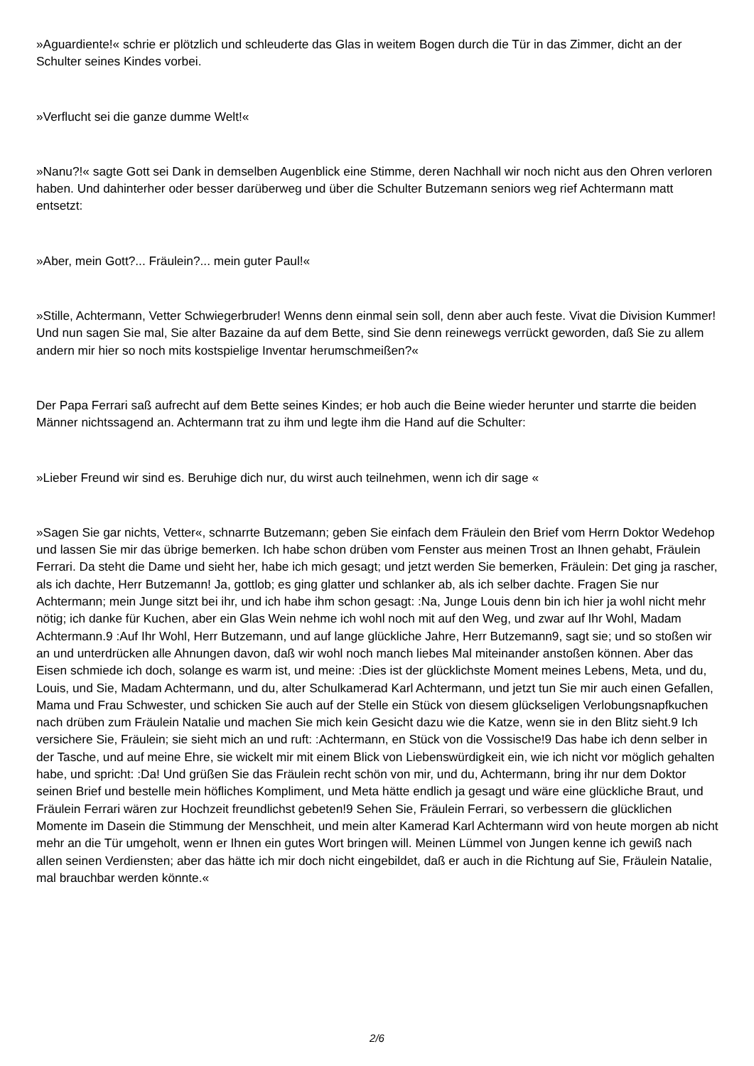»Aguardiente!« schrie er plötzlich und schleuderte das Glas in weitem Bogen durch die Tür in das Zimmer, dicht an der Schulter seines Kindes vorbei.
»Verflucht sei die ganze dumme Welt!«
»Nanu?!« sagte Gott sei Dank in demselben Augenblick eine Stimme, deren Nachhall wir noch nicht aus den Ohren verloren haben. Und dahinterher oder besser darüberweg und über die Schulter Butzemann seniors weg rief Achtermann matt entsetzt:
»Aber, mein Gott?... Fräulein?... mein guter Paul!«
»Stille, Achtermann, Vetter Schwiegerbruder! Wenns denn einmal sein soll, denn aber auch feste. Vivat die Division Kummer! Und nun sagen Sie mal, Sie alter Bazaine da auf dem Bette, sind Sie denn reinewegs verrückt geworden, daß Sie zu allem andern mir hier so noch mits kostspielige Inventar herumschmeißen?«
Der Papa Ferrari saß aufrecht auf dem Bette seines Kindes; er hob auch die Beine wieder herunter und starrte die beiden Männer nichtssagend an. Achtermann trat zu ihm und legte ihm die Hand auf die Schulter:
»Lieber Freund wir sind es. Beruhige dich nur, du wirst auch teilnehmen, wenn ich dir sage «
»Sagen Sie gar nichts, Vetter«, schnarrte Butzemann; geben Sie einfach dem Fräulein den Brief vom Herrn Doktor Wedehop und lassen Sie mir das übrige bemerken. Ich habe schon drüben vom Fenster aus meinen Trost an Ihnen gehabt, Fräulein Ferrari. Da steht die Dame und sieht her, habe ich mich gesagt; und jetzt werden Sie bemerken, Fräulein: Det ging ja rascher, als ich dachte, Herr Butzemann! Ja, gottlob; es ging glatter und schlanker ab, als ich selber dachte. Fragen Sie nur Achtermann; mein Junge sitzt bei ihr, und ich habe ihm schon gesagt: :Na, Junge Louis denn bin ich hier ja wohl nicht mehr nötig; ich danke für Kuchen, aber ein Glas Wein nehme ich wohl noch mit auf den Weg, und zwar auf Ihr Wohl, Madam Achtermann.9 :Auf Ihr Wohl, Herr Butzemann, und auf lange glückliche Jahre, Herr Butzemann9, sagt sie; und so stoßen wir an und unterdrücken alle Ahnungen davon, daß wir wohl noch manch liebes Mal miteinander anstoßen können. Aber das Eisen schmiede ich doch, solange es warm ist, und meine: :Dies ist der glücklichste Moment meines Lebens, Meta, und du, Louis, und Sie, Madam Achtermann, und du, alter Schulkamerad Karl Achtermann, und jetzt tun Sie mir auch einen Gefallen, Mama und Frau Schwester, und schicken Sie auch auf der Stelle ein Stück von diesem glückseligen Verlobungsnapfkuchen nach drüben zum Fräulein Natalie und machen Sie mich kein Gesicht dazu wie die Katze, wenn sie in den Blitz sieht.9 Ich versichere Sie, Fräulein; sie sieht mich an und ruft: :Achtermann, en Stück von die Vossische!9 Das habe ich denn selber in der Tasche, und auf meine Ehre, sie wickelt mir mit einem Blick von Liebenswürdigkeit ein, wie ich nicht vor möglich gehalten habe, und spricht: :Da! Und grüßen Sie das Fräulein recht schön von mir, und du, Achtermann, bring ihr nur dem Doktor seinen Brief und bestelle mein höfliches Kompliment, und Meta hätte endlich ja gesagt und wäre eine glückliche Braut, und Fräulein Ferrari wären zur Hochzeit freundlichst gebeten!9 Sehen Sie, Fräulein Ferrari, so verbessern die glücklichen Momente im Dasein die Stimmung der Menschheit, und mein alter Kamerad Karl Achtermann wird von heute morgen ab nicht mehr an die Tür umgeholt, wenn er Ihnen ein gutes Wort bringen will. Meinen Lümmel von Jungen kenne ich gewiß nach allen seinen Verdiensten; aber das hätte ich mir doch nicht eingebildet, daß er auch in die Richtung auf Sie, Fräulein Natalie, mal brauchbar werden könnte.«
2/6